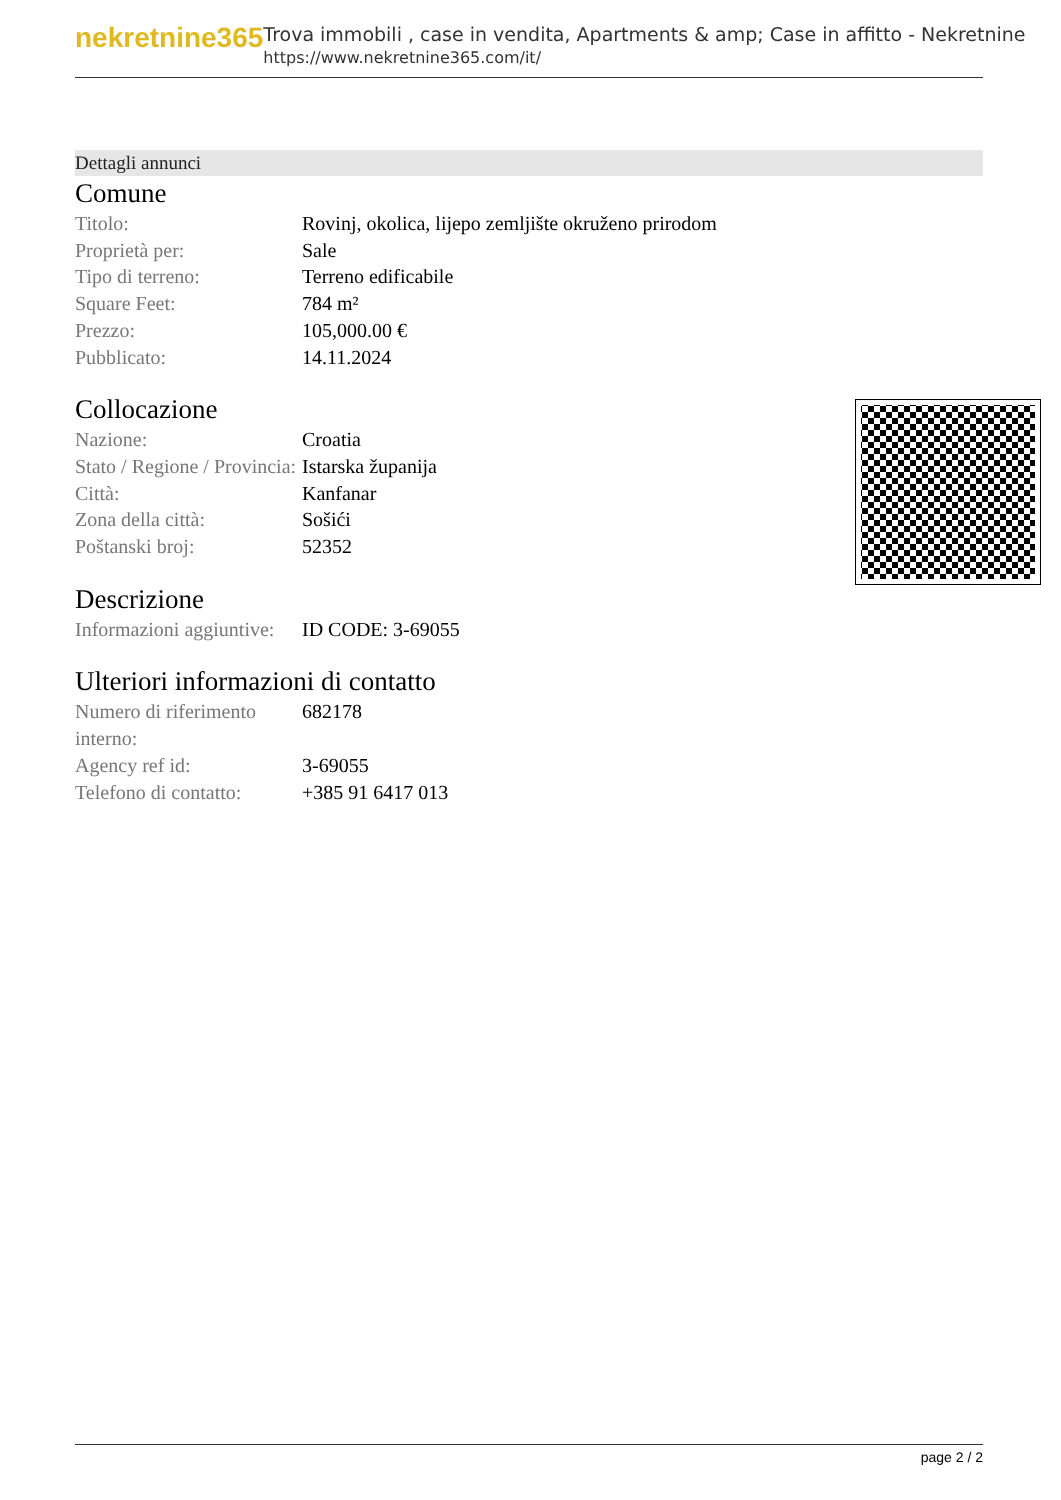nekretnine365
Trova immobili , case in vendita, Apartments & amp; Case in affitto - Nekretnine
https://www.nekretnine365.com/it/
Dettagli annunci
Comune
| Titolo: | Rovinj, okolica, lijepo zemljište okruženo prirodom |
| Proprietà per: | Sale |
| Tipo di terreno: | Terreno edificabile |
| Square Feet: | 784 m² |
| Prezzo: | 105,000.00 € |
| Pubblicato: | 14.11.2024 |
Collocazione
| Nazione: | Croatia |
| Stato / Regione / Provincia: | Istarska županija |
| Città: | Kanfanar |
| Zona della città: | Sošići |
| Poštanski broj: | 52352 |
Descrizione
| Informazioni aggiuntive: | ID CODE: 3-69055 |
Ulteriori informazioni di contatto
| Numero di riferimento interno: | 682178 |
| Agency ref id: | 3-69055 |
| Telefono di contatto: | +385 91 6417 013 |
page 2 / 2